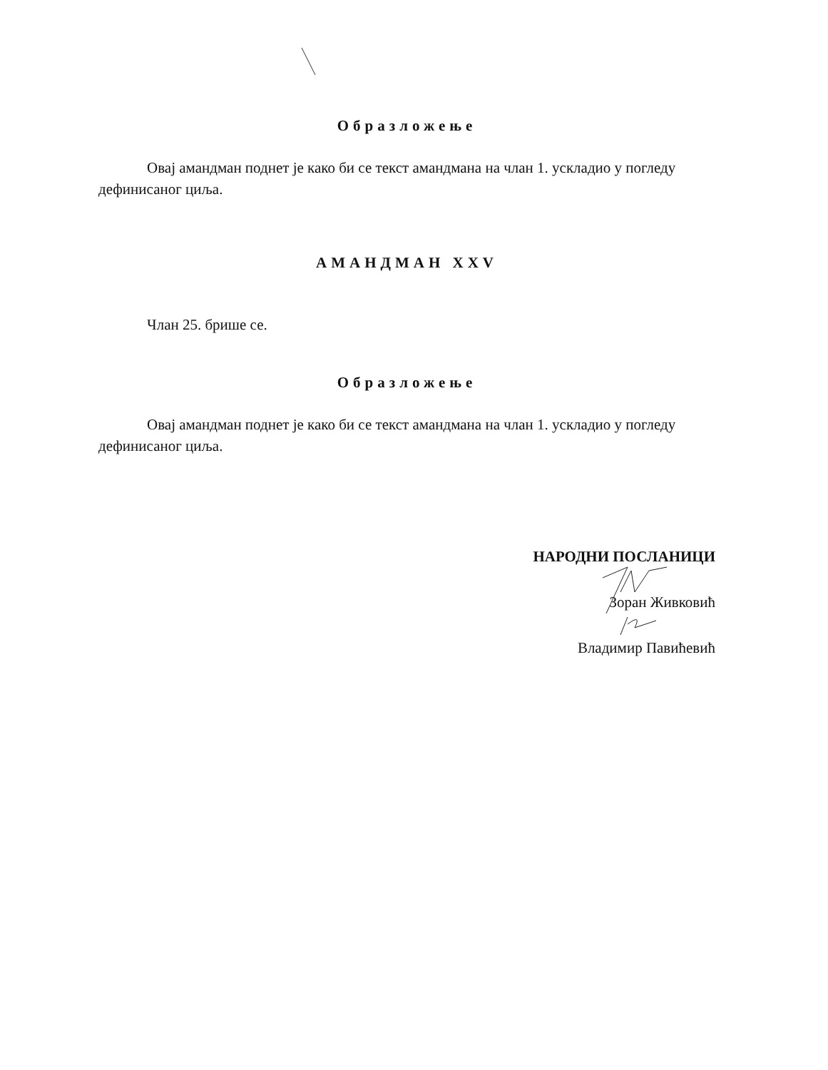Образложење
Овај амандман поднет је како би се текст амандмана на члан 1. ускладио у погледу дефинисаног циља.
АМАНДМАН XXV
Члан 25. брише се.
Образложење
Овај амандман поднет је како би се текст амандмана на члан 1. ускладио у погледу дефинисаног циља.
НАРОДНИ ПОСЛАНИЦИ
Зоран Живковић
Владимир Павићевић